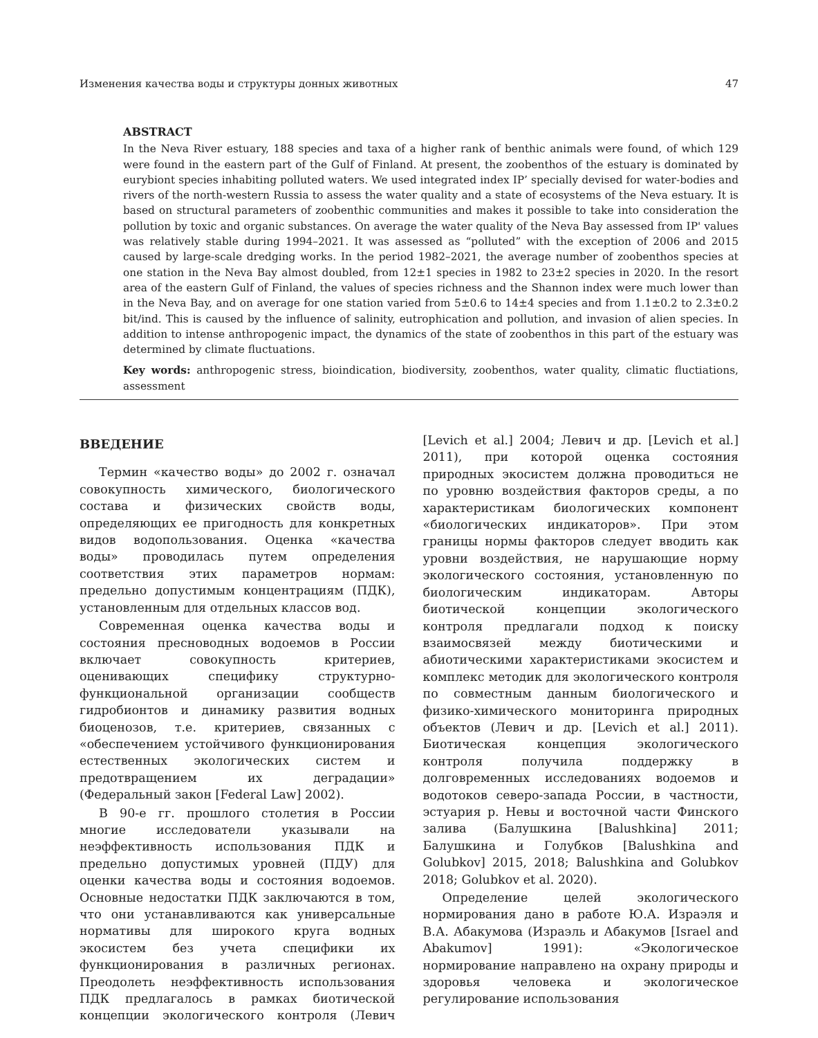Изменения качества воды и структуры донных животных 47
ABSTRACT
In the Neva River estuary, 188 species and taxa of a higher rank of benthic animals were found, of which 129 were found in the eastern part of the Gulf of Finland. At present, the zoobenthos of the estuary is dominated by eurybiont species inhabiting polluted waters. We used integrated index IP’ specially devised for water-bodies and rivers of the north-western Russia to assess the water quality and a state of ecosystems of the Neva estuary. It is based on structural parameters of zoobenthic communities and makes it possible to take into consideration the pollution by toxic and organic substances. On average the water quality of the Neva Bay assessed from IP' values was relatively stable during 1994–2021. It was assessed as “polluted” with the exception of 2006 and 2015 caused by large-scale dredging works. In the period 1982–2021, the average number of zoobenthos species at one station in the Neva Bay almost doubled, from 12±1 species in 1982 to 23±2 species in 2020. In the resort area of the eastern Gulf of Finland, the values of species richness and the Shannon index were much lower than in the Neva Bay, and on average for one station varied from 5±0.6 to 14±4 species and from 1.1±0.2 to 2.3±0.2 bit/ind. This is caused by the influence of salinity, eutrophication and pollution, and invasion of alien species. In addition to intense anthropogenic impact, the dynamics of the state of zoobenthos in this part of the estuary was determined by climate fluctuations.
Key words: anthropogenic stress, bioindication, biodiversity, zoobenthos, water quality, climatic fluctiations, assessment
ВВЕДЕНИЕ
Термин «качество воды» до 2002 г. означал совокупность химического, биологического состава и физических свойств воды, определяющих ее пригодность для конкретных видов водопользования. Оценка «качества воды» проводилась путем определения соответствия этих параметров нормам: предельно допустимым концентрациям (ПДК), установленным для отдельных классов вод.
Современная оценка качества воды и состояния пресноводных водоемов в России включает совокупность критериев, оценивающих специфику структурно-функциональной организации сообществ гидробионтов и динамику развития водных биоценозов, т.е. критериев, связанных с «обеспечением устойчивого функционирования естественных экологических систем и предотвращением их деградации» (Федеральный закон [Federal Law] 2002).
В 90-е гг. прошлого столетия в России многие исследователи указывали на неэффективность использования ПДК и предельно допустимых уровней (ПДУ) для оценки качества воды и состояния водоемов. Основные недостатки ПДК заключаются в том, что они устанавливаются как универсальные нормативы для широкого круга водных экосистем без учета специфики их функционирования в различных регионах. Преодолеть неэффективность использования ПДК предлагалось в рамках биотической концепции экологического контроля (Левич [Levich et al.] 2004; Левич и др. [Levich et al.] 2011), при которой оценка состояния природных экосистем должна проводиться не по уровню воздействия факторов среды, а по характеристикам биологических компонент «биологических индикаторов». При этом границы нормы факторов следует вводить как уровни воздействия, не нарушающие норму экологического состояния, установленную по биологическим индикаторам. Авторы биотической концепции экологического контроля предлагали подход к поиску взаимосвязей между биотическими и абиотическими характеристиками экосистем и комплекс методик для экологического контроля по совместным данным биологического и физико-химического мониторинга природных объектов (Левич и др. [Levich et al.] 2011). Биотическая концепция экологического контроля получила поддержку в долговременных исследованиях водоемов и водотоков северо-запада России, в частности, эстуария р. Невы и восточной части Финского залива (Балушкина [Balushkina] 2011; Балушкина и Голубков [Balushkina and Golubkov] 2015, 2018; Balushkina and Golubkov 2018; Golubkov et al. 2020).
Определение целей экологического нормирования дано в работе Ю.А. Израэля и В.А. Абакумова (Израэль и Абакумов [Israel and Abakumov] 1991): «Экологическое нормирование направлено на охрану природы и здоровья человека и экологическое регулирование использования